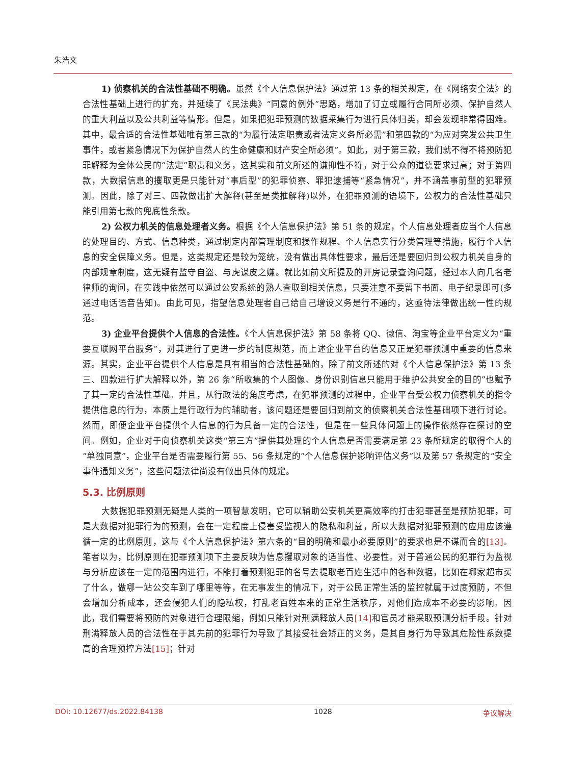朱浩文
1) 侦察机关的合法性基础不明确。虽然《个人信息保护法》通过第 13 条的相关规定，在《网络安全法》的合法性基础上进行的扩充，并延续了《民法典》“同意的例外”思路，增加了订立或履行合同所必须、保护自然人的重大利益以及公共利益等情形。但是，如果把犯罪预测的数据采集行为进行具体归类，却会发现非常得困难。其中，最合适的合法性基础唯有第三款的“为履行法定职责或者法定义务所必需”和第四款的“为应对突发公共卫生事件，或者紧急情况下为保护自然人的生命健康和财产安全所必须”。如此，对于第三款，我们就不得不将预防犯罪解释为全体公民的“法定”职责和义务，这其实和前文所述的谦抑性不符，对于公众的道德要求过高；对于第四款，大数据信息的攫取更是只能针对“事后型”的犯罪侦察、罪犯逮捕等“紧急情况”，并不涵盖事前型的犯罪预测。因此，除了对三、四款做出扩大解释(甚至是类推解释)以外，在犯罪预测的语境下，公权力的合法性基础只能引用第七款的兜底性条款。
2) 公权力机关的信息处理者义务。根据《个人信息保护法》第 51 条的规定，个人信息处理者应当个人信息的处理目的、方式、信息种类，通过制定内部管理制度和操作规程、个人信息实行分类管理等措施，履行个人信息的安全保障义务。但是，这类规定还是较为笼统，没有做出具体性要求，最后还是要回归到公权力机关自身的内部规章制度，这无疑有监守自盗、与虎谋皮之嫌。就比如前文所提及的开房记录查询问题，经过本人向几名老律师的询问，在实践中依然可以通过公安系统的熟人查取到相关信息，只要注意不要留下书面、电子纪录即可(多通过电话语音告知)。由此可见，指望信息处理者自己给自己增设义务是行不通的，这亟待法律做出统一性的规范。
3) 企业平台提供个人信息的合法性。《个人信息保护法》第 58 条将 QQ、微信、淘宝等企业平台定义为“重要互联网平台服务”，对其进行了更进一步的制度规范，而上述企业平台的信息又正是犯罪预测中重要的信息来源。其实，企业平台提供个人信息是具有相当的合法性基础的，除了前文所述的对《个人信息保护法》第 13 条三、四款进行扩大解释以外，第 26 条“所收集的个人图像、身份识别信息只能用于维护公共安全的目的”也赋予了其一定的合法性基础。并且，从行政法的角度考虑，在犯罪预测的过程中，企业平台受公权力侦察机关的指令提供信息的行为，本质上是行政行为的辅助者，该问题还是要回归到前文的侦察机关合法性基础项下进行讨论。然而，即便企业平台提供个人信息的行为具备一定的合法性，但是在一些具体问题上的操作依然存在探讨的空间。例如，企业对于向侦察机关这类“第三方”提供其处理的个人信息是否需要满足第 23 条所规定的取得个人的“单独同意”，企业平台是否需要履行第 55、56 条规定的“个人信息保护影响评估义务”以及第 57 条规定的“安全事件通知义务”，这些问题法律尚没有做出具体的规定。
5.3. 比例原则
大数据犯罪预测无疑是人类的一项智慧发明，它可以辅助公安机关更高效率的打击犯罪甚至是预防犯罪，可是大数据对犯罪行为的预测，会在一定程度上侵害受监视人的隐私和利益，所以大数据对犯罪预测的应用应该遵循一定的比例原则，这与《个人信息保护法》第六条的“目的明确和最小必要原则”的要求也是不谋而合的[13]。笔者以为，比例原则在犯罪预测项下主要反映为信息攫取对象的适当性、必要性。对于普通公民的犯罪行为监视与分析应该在一定的范围内进行，不能打着预测犯罪的名号去提取老百姓生活中的各种数据，比如在哪家超市买了什么，做哪一站公交车到了哪里等等，在无事发生的情况下，对于公民正常生活的监控就属于过度预防，不但会增加分析成本，还会侵犯人们的隐私权，打乱老百姓本来的正常生活秩序，对他们造成本不必要的影响。因此，我们需要将预防的对象进行合理限缩，例如只能针对刑满释放人员[14] 和官员才能采取预测分析手段。针对刑满释放人员的合法性在于其先前的犯罪行为导致了其接受社会矫正的义务，是其自身行为导致其危险性系数提高的合理预控方法[15]；针对
DOI: 10.12677/ds.2022.84138 1028 争议解决